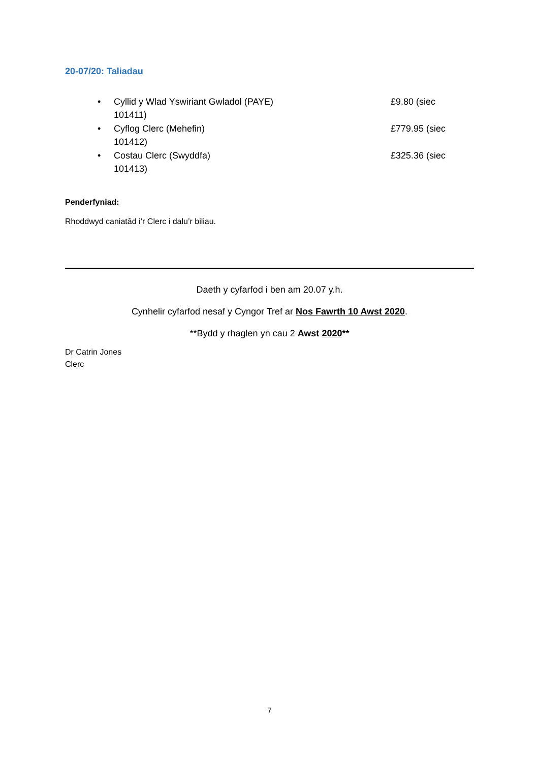20-07/20: Taliadau
• Cyllid y Wlad Yswiriant Gwladol (PAYE)
101411) £9.80 (siec
• Cyflog Clerc (Mehefin)
101412) £779.95 (siec
• Costau Clerc (Swyddfa)
101413) £325.36 (siec
Penderfyniad:
Rhoddwyd caniatâd i’r Clerc i dalu’r biliau.
Daeth y cyfarfod i ben am 20.07 y.h.
Cynhelir cyfarfod nesaf y Cyngor Tref ar Nos Fawrth 10 Awst 2020.
**Bydd y rhaglen yn cau 2 Awst 2020**
Dr Catrin Jones
Clerc
7